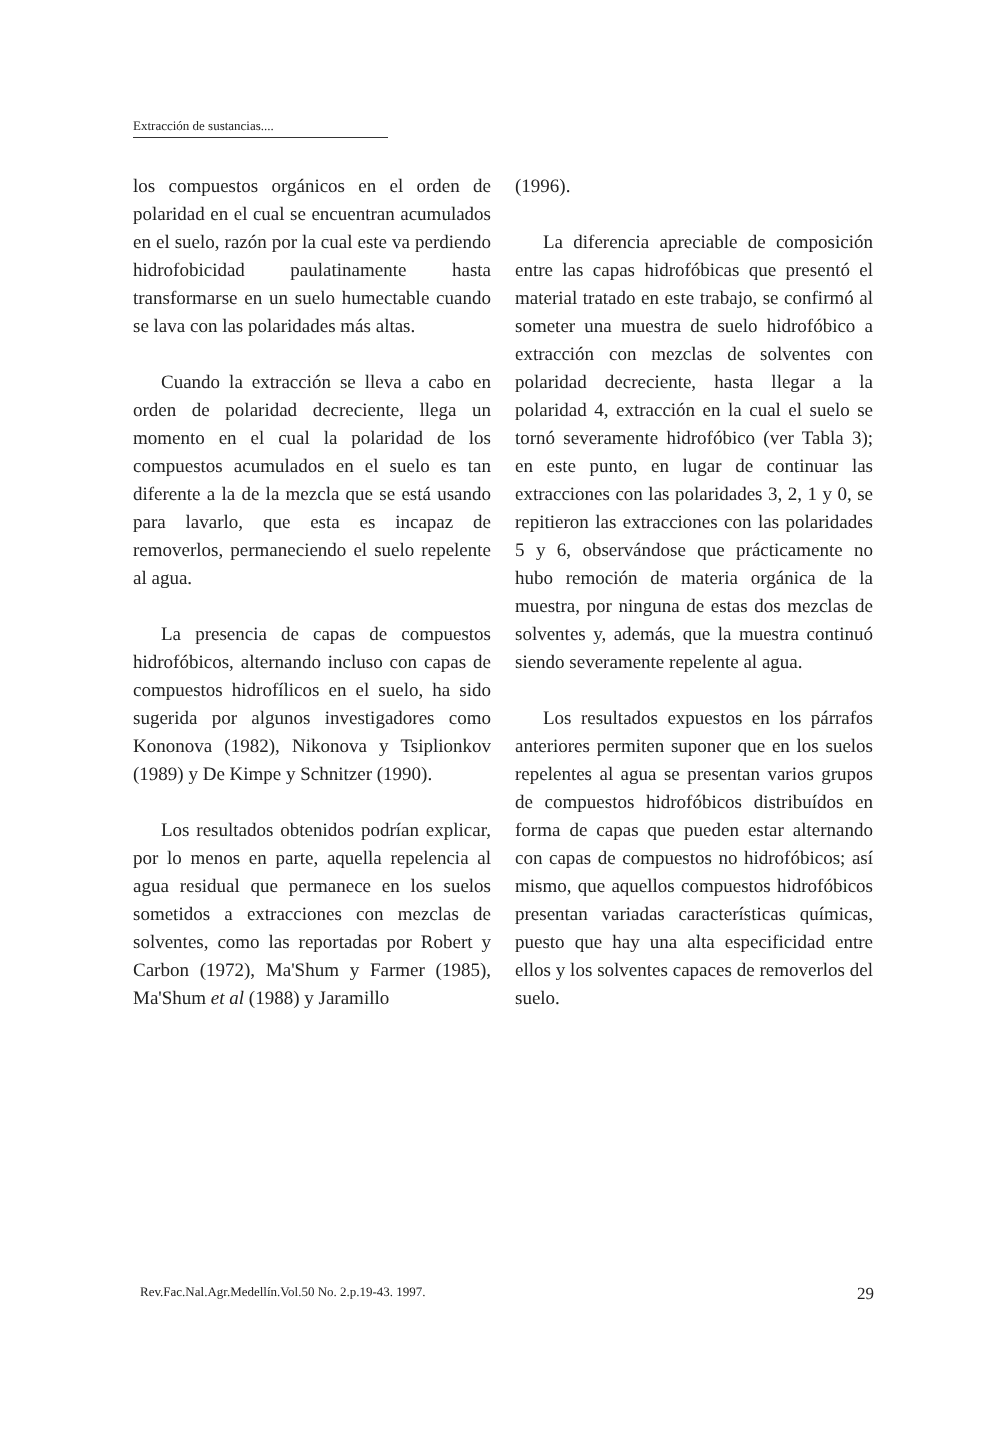Extracción de sustancias....
los compuestos orgánicos en el orden de polaridad en el cual se encuentran acumulados en el suelo, razón por la cual este va perdiendo hidrofobicidad paulatinamente hasta transformarse en un suelo humectable cuando se lava con las polaridades más altas.
Cuando la extracción se lleva a cabo en orden de polaridad decreciente, llega un momento en el cual la polaridad de los compuestos acumulados en el suelo es tan diferente a la de la mezcla que se está usando para lavarlo, que esta es incapaz de removerlos, permaneciendo el suelo repelente al agua.
La presencia de capas de compuestos hidrofóbicos, alternando incluso con capas de compuestos hidrofílicos en el suelo, ha sido sugerida por algunos investigadores como Kononova (1982), Nikonova y Tsiplionkov (1989) y De Kimpe y Schnitzer (1990).
Los resultados obtenidos podrían explicar, por lo menos en parte, aquella repelencia al agua residual que permanece en los suelos sometidos a extracciones con mezclas de solventes, como las reportadas por Robert y Carbon (1972), Ma'Shum y Farmer (1985), Ma'Shum et al (1988) y Jaramillo
(1996).
La diferencia apreciable de composición entre las capas hidrofóbicas que presentó el material tratado en este trabajo, se confirmó al someter una muestra de suelo hidrofóbico a extracción con mezclas de solventes con polaridad decreciente, hasta llegar a la polaridad 4, extracción en la cual el suelo se tornó severamente hidrofóbico (ver Tabla 3); en este punto, en lugar de continuar las extracciones con las polaridades 3, 2, 1 y 0, se repitieron las extracciones con las polaridades 5 y 6, observándose que prácticamente no hubo remoción de materia orgánica de la muestra, por ninguna de estas dos mezclas de solventes y, además, que la muestra continuó siendo severamente repelente al agua.
Los resultados expuestos en los párrafos anteriores permiten suponer que en los suelos repelentes al agua se presentan varios grupos de compuestos hidrofóbicos distribuídos en forma de capas que pueden estar alternando con capas de compuestos no hidrofóbicos; así mismo, que aquellos compuestos hidrofóbicos presentan variadas características químicas, puesto que hay una alta especificidad entre ellos y los solventes capaces de removerlos del suelo.
Rev.Fac.Nal.Agr.Medellín.Vol.50 No. 2.p.19-43. 1997. 29